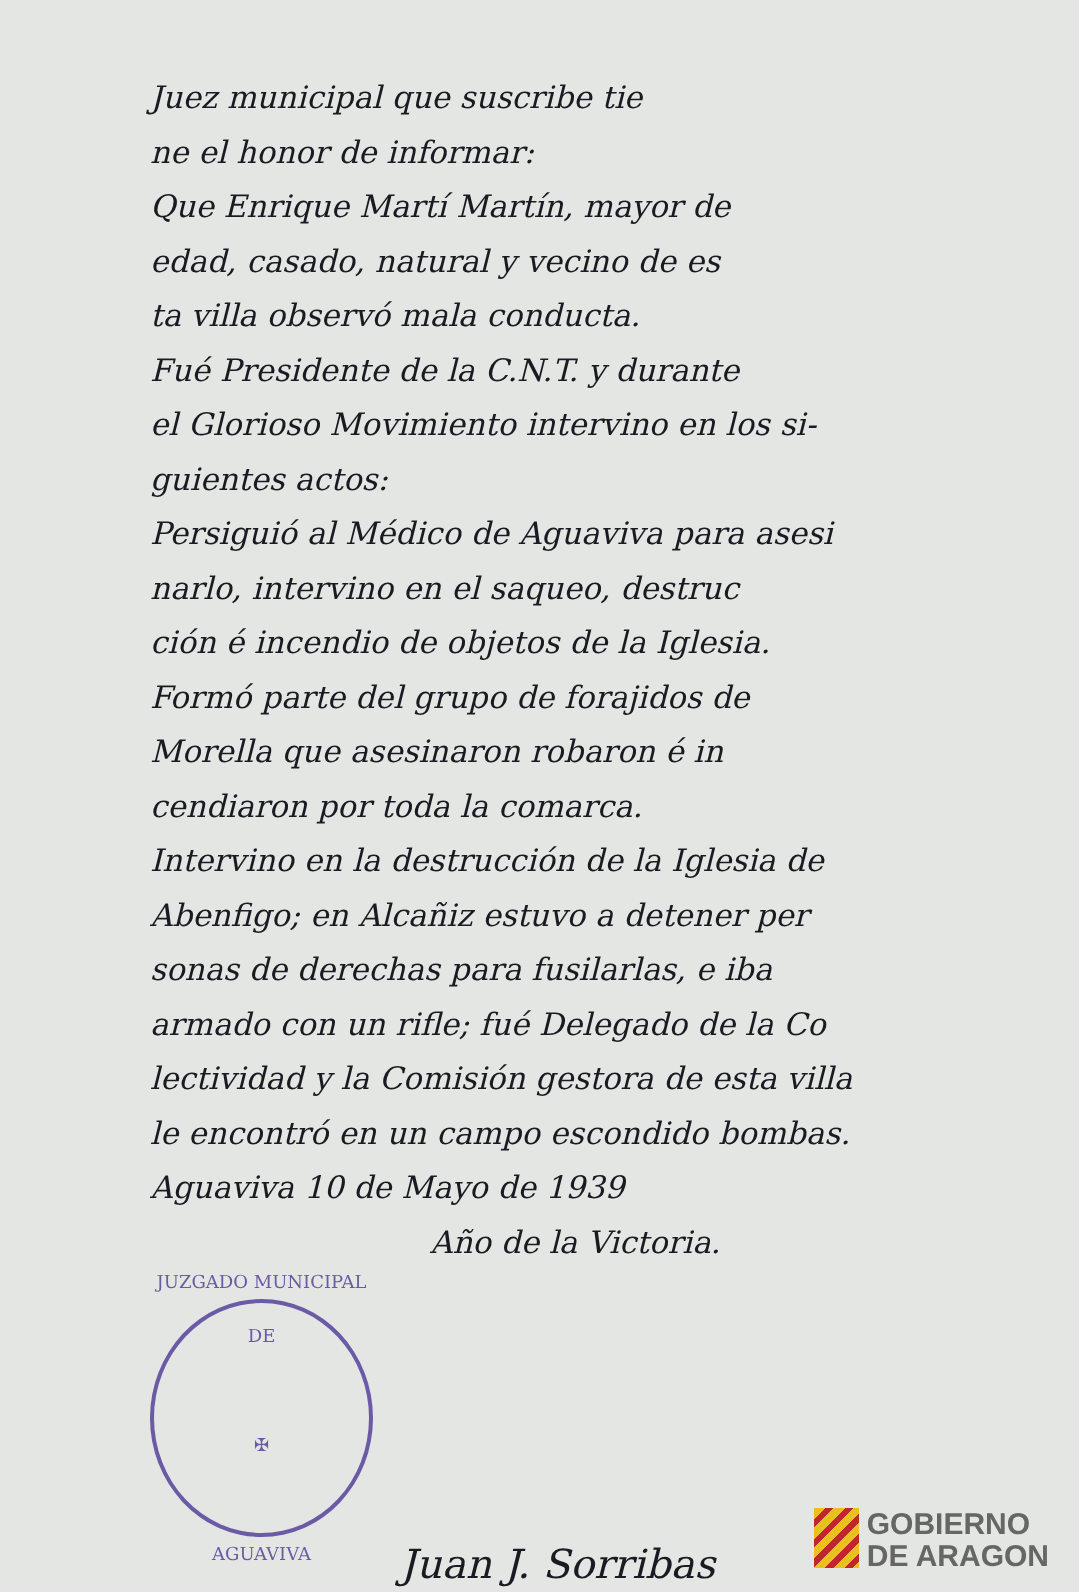Juez municipal que suscribe tie
ne el honor de informar:
Que Enrique Martí Martín, mayor de
edad, casado, natural y vecino de es
ta villa observó mala conducta.
Fué Presidente de la C.N.T. y durante
el Glorioso Movimiento intervino en los si-
guientes actos:
Persiguió al Médico de Aguaviva para asesi
narlo, intervino en el saqueo, destruc
ción é incendio de objetos de la Iglesia.
Formó parte del grupo de forajidos de
Morella que asesinaron robaron é in
cendiaron por toda la comarca.
Intervino en la destrucción de la Iglesia de
Abenfigo; en Alcañiz estuvo a detener per
sonas de derechas para fusilarlas, e iba
armado con un rifle; fué Delegado de la Co
lectividad y la Comisión gestora de esta villa
le encontró en un campo escondido bombas.
Aguaviva 10 de Mayo de 1939
Año de la Victoria.
JUZGADO MUNICIPAL DE
✠
AGUAVIVA
Juan J. Sorribas
GOBIERNO
DE ARAGON